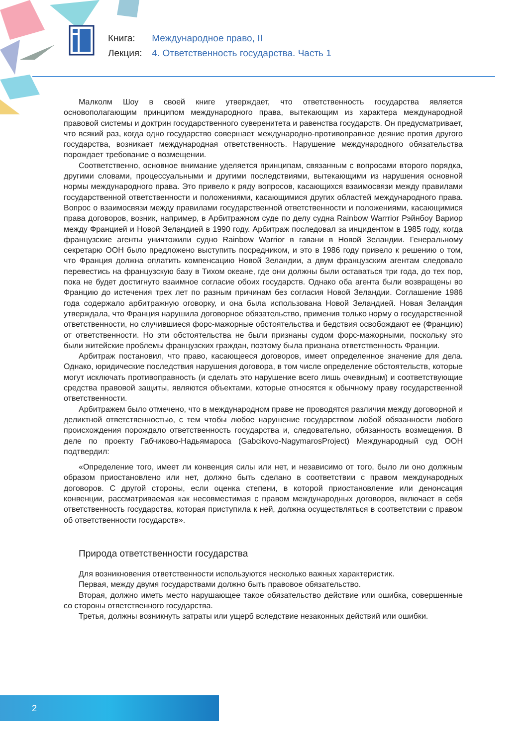Книга: Международное право, II
Лекция: 4. Ответственность государства. Часть 1
Малколм Шоу в своей книге утверждает, что ответственность государства является основополагающим принципом международного права, вытекающим из характера международной правовой системы и доктрин государственного суверенитета и равенства государств. Он предусматривает, что всякий раз, когда одно государство совершает международно-противоправное деяние против другого государства, возникает международная ответственность. Нарушение международного обязательства порождает требование о возмещении.
Соответственно, основное внимание уделяется принципам, связанным с вопросами второго порядка, другими словами, процессуальными и другими последствиями, вытекающими из нарушения основной нормы международного права. Это привело к ряду вопросов, касающихся взаимосвязи между правилами государственной ответственности и положениями, касающимися других областей международного права. Вопрос о взаимосвязи между правилами государственной ответственности и положениями, касающимися права договоров, возник, например, в Арбитражном суде по делу судна Rainbow Warrrior Рэйнбоу Вариор между Францией и Новой Зеландией в 1990 году. Арбитраж последовал за инцидентом в 1985 году, когда французские агенты уничтожили судно Rainbow Warrior в гавани в Новой Зеландии. Генеральному секретарю ООН было предложено выступить посредником, и это в 1986 году привело к решению о том, что Франция должна оплатить компенсацию Новой Зеландии, а двум французским агентам следовало перевестись на французскую базу в Тихом океане, где они должны были оставаться три года, до тех пор, пока не будет достигнуто взаимное согласие обоих государств. Однако оба агента были возвращены во Францию до истечения трех лет по разным причинам без согласия Новой Зеландии. Соглашение 1986 года содержало арбитражную оговорку, и она была использована Новой Зеландией. Новая Зеландия утверждала, что Франция нарушила договорное обязательство, применив только норму о государственной ответственности, но случившиеся форс-мажорные обстоятельства и бедствия освобождают ее (Францию) от ответственности. Но эти обстоятельства не были признаны судом форс-мажорными, поскольку это были житейские проблемы французских граждан, поэтому была признана ответственность Франции.
Арбитраж постановил, что право, касающееся договоров, имеет определенное значение для дела. Однако, юридические последствия нарушения договора, в том числе определение обстоятельств, которые могут исключать противоправность (и сделать это нарушение всего лишь очевидным) и соответствующие средства правовой защиты, являются объектами, которые относятся к обычному праву государственной ответственности.
Арбитражем было отмечено, что в международном праве не проводятся различия между договорной и деликтной ответственностью, с тем чтобы любое нарушение государством любой обязанности любого происхождения порождало ответственность государства и, следовательно, обязанность возмещения. В деле по проекту Габчиково-Надьямароса (Gabcikovo-NagymarosProject) Международный суд ООН подтвердил:
«Определение того, имеет ли конвенция силы или нет, и независимо от того, было ли оно должным образом приостановлено или нет, должно быть сделано в соответствии с правом международных договоров. С другой стороны, если оценка степени, в которой приостановление или денонсация конвенции, рассматриваемая как несовместимая с правом международных договоров, включает в себя ответственность государства, которая приступила к ней, должна осуществляться в соответствии с правом об ответственности государств».
Природа ответственности государства
Для возникновения ответственности используются несколько важных характеристик.
Первая, между двумя государствами должно быть правовое обязательство.
Вторая, должно иметь место нарушающее такое обязательство действие или ошибка, совершенные со стороны ответственного государства.
Третья, должны возникнуть затраты или ущерб вследствие незаконных действий или ошибки.
2